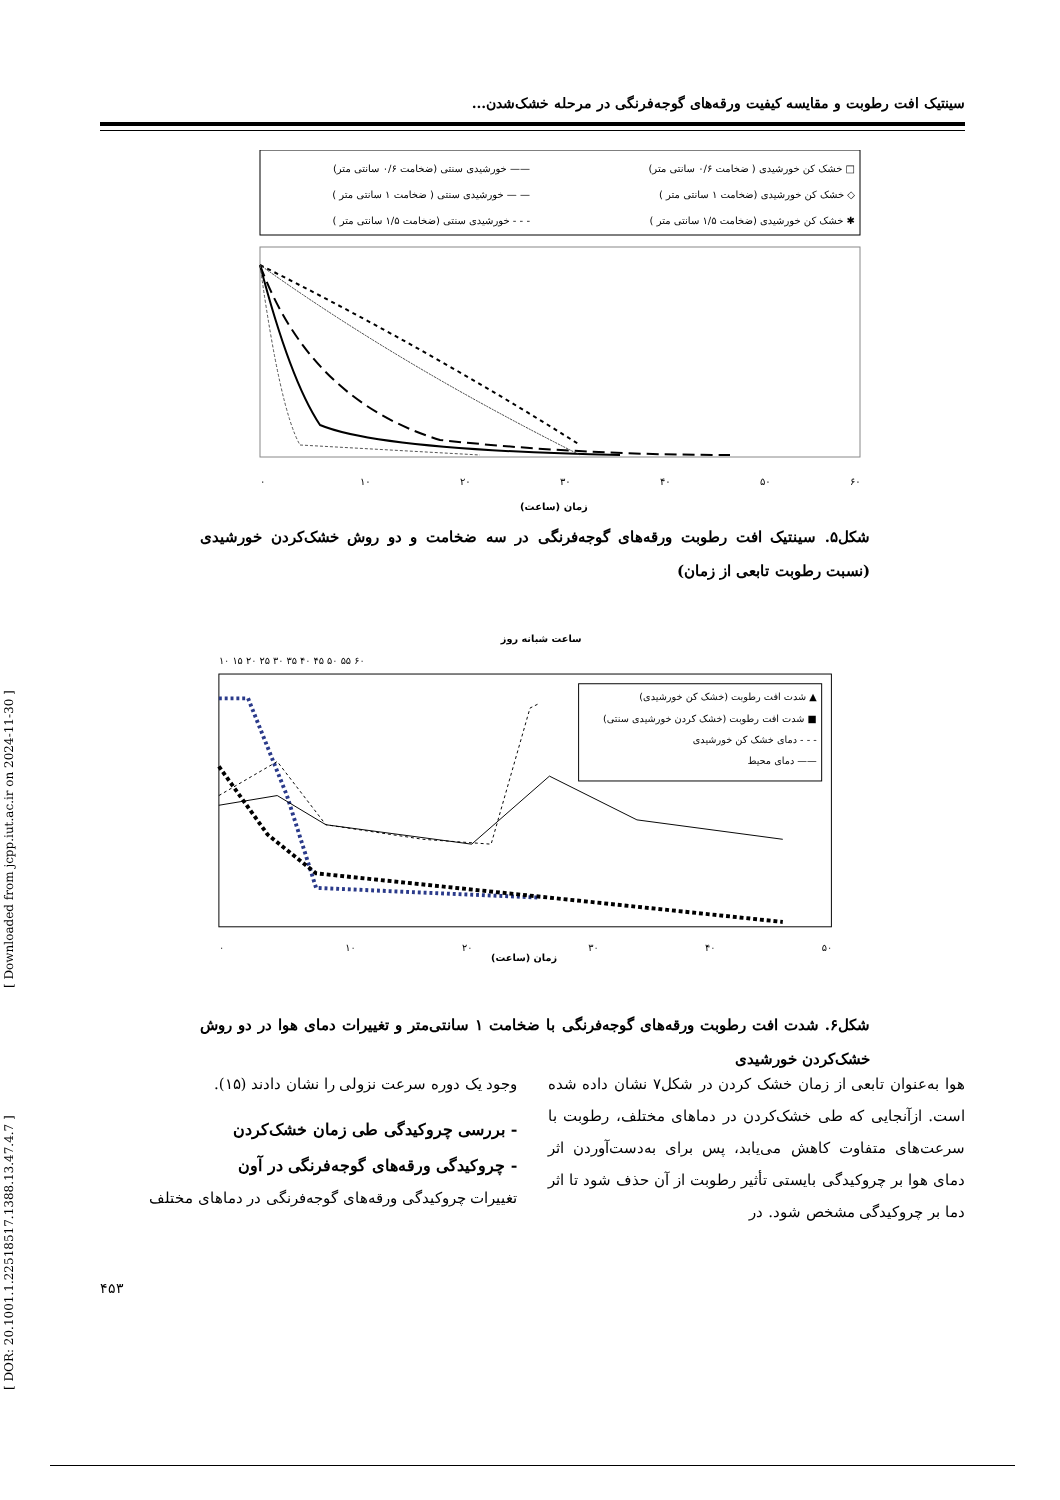[ DOR: 20.1001.1.22518517.1388.13.47.4.7 ] [ Downloaded from jcpp.iut.ac.ir on 2024-11-30 ]
سینتیک افت رطوبت و مقایسه کیفیت ورقه‌های گوجه‌فرنگی در مرحله خشک‌شدن...
خشک کن خورشیدی ( ضخامت ۰/۶ سانتی متر) □
خشک کن خورشیدی (ضخامت ۱ سانتی متر ) ◇
خشک کن خورشیدی (ضخامت ۱/۵ سانتی متر ) ✱
خورشیدی سنتی (ضخامت ۰/۶ سانتی متر) ——
خورشیدی سنتی ( ضخامت ۱ سانتی متر ) — —
خورشیدی سنتی (ضخامت ۱/۵ سانتی متر ) - - -
۰
۱۰
۲۰
۳۰
۴۰
۵۰
۶۰
زمان (ساعت)
شکل۵. سینتیک افت رطوبت ورقه‌های گوجه‌فرنگی در سه ضخامت و دو روش خشک‌کردن خورشیدی (نسبت رطوبت تابعی از زمان)
ساعت شبانه روز
۱۰ ۱۵ ۲۰ ۲۵ ۳۰ ۳۵ ۴۰ ۴۵ ۵۰ ۵۵ ۶۰
شدت افت رطوبت (خشک کن خورشیدی) ▲
شدت افت رطوبت (خشک کردن خورشیدی سنتی) ■
دمای خشک کن خورشیدی - - -
دمای محیط ——
۰
۱۰
۲۰
۳۰
۴۰
۵۰
زمان (ساعت)
شکل۶. شدت افت رطوبت ورقه‌های گوجه‌فرنگی با ضخامت ۱ سانتی‌متر و تغییرات دمای هوا در دو روش خشک‌کردن خورشیدی
وجود یک دوره سرعت نزولی را نشان دادند (۱۵).
- بررسی چروکیدگی طی زمان خشک‌کردن
- چروکیدگی ورقه‌های گوجه‌فرنگی در آون
تغییرات چروکیدگی ورقه‌های گوجه‌فرنگی در دماهای مختلف
هوا به‌عنوان تابعی از زمان خشک کردن در شکل۷ نشان داده شده است. ازآنجایی که طی خشک‌کردن در دماهای مختلف، رطوبت با سرعت‌های متفاوت کاهش می‌یابد، پس برای به‌دست‌آوردن اثر دمای هوا بر چروکیدگی بایستی تأثیر رطوبت از آن حذف شود تا اثر دما بر چروکیدگی مشخص شود. در
۴۵۳